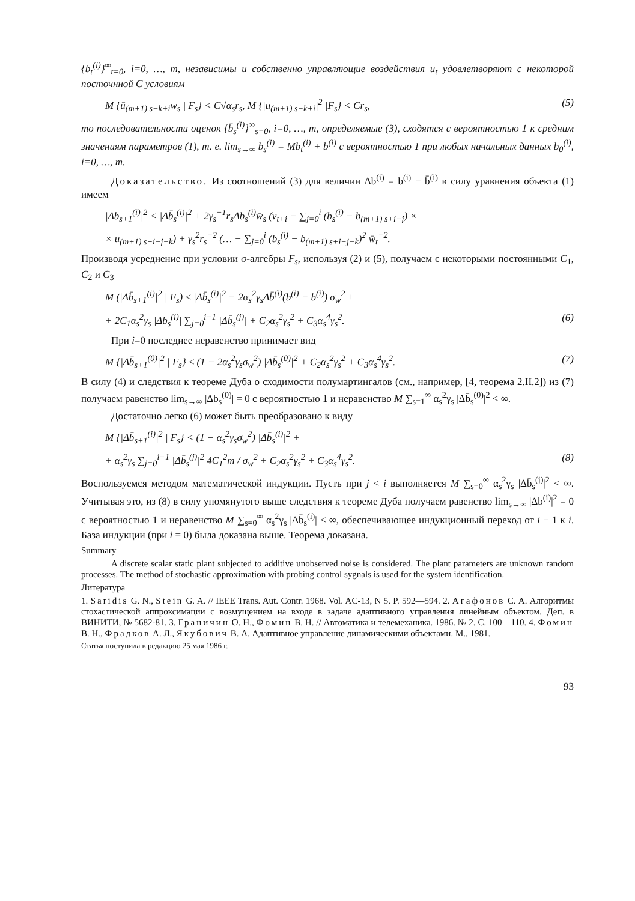{b<sub>t</sub><sup>(i)</sup>}<sup>∞</sup><sub>t=0</sub>, i=0, …, m, независимы и собственно управляющие воздействия u<sub>t</sub> удовлетворяют с некоторой посточнной C условиям
M {ū<sub>(m+1) s−k+i</sub>w<sub>s</sub> | F<sub>s</sub>} < C√α<sub>s</sub>r<sub>s</sub>, M {|u<sub>(m+1) s−k+i</sub>|<sup>2</sup> |F<sub>s</sub>} < Cr<sub>s</sub>, (5)
то последовательности оценок {b̄<sub>s</sub><sup>(i)</sup>}<sup>∞</sup><sub>s=0</sub>, i=0, …, m, определяемые (3), сходятся с вероятностью 1 к средним значениям параметров (1), т. е. lim<sub>s→∞</sub> b<sub>s</sub><sup>(i)</sup> = Mb<sub>t</sub><sup>(i)</sup> + b<sup>(i)</sup> с вероятностью 1 при любых начальных данных b<sub>0</sub><sup>(i)</sup>, i=0, …, m.
Доказательство. Из соотношений (3) для величин Δb<sup>(i)</sup> = b<sup>(i)</sup> − b̄<sup>(i)</sup> в силу уравнения объекта (1) имеем
|Δb<sub>s+1</sub><sup>(i)</sup>|<sup>2</sup> < |Δb̄<sub>s</sub><sup>(i)</sup>|<sup>2</sup> + 2γ<sub>s</sub><sup>−1</sup>r<sub>s</sub>Δb<sub>s</sub><sup>(i)</sup>w̄<sub>s</sub> (v<sub>t+i</sub> − ∑<sub>j=0</sub><sup>i</sup> (b<sub>s</sub><sup>(i)</sup> − b<sub>(m+1) s+i−j</sub>) ×
× u<sub>(m+1) s+i−j−k</sub>) + γ<sub>s</sub><sup>2</sup>r<sub>s</sub><sup>−2</sup> (… − ∑<sub>j=0</sub><sup>i</sup> (b<sub>s</sub><sup>(i)</sup> − b<sub>(m+1) s+i−j−k</sub>)<sup>2</sup> w̄<sub>t</sub><sup>−2</sup>.
Производя усреднение при условии σ-алгебры F<sub>s</sub>, используя (2) и (5), получаем с некоторыми постоянными C<sub>1</sub>, C<sub>2</sub> и C<sub>3</sub>
M (|Δb̄<sub>s+1</sub><sup>(i)</sup>|<sup>2</sup> | F<sub>s</sub>) ≤ |Δb̄<sub>s</sub><sup>(i)</sup>|<sup>2</sup> − 2α<sub>s</sub><sup>2</sup>γ<sub>s</sub>Δb̄<sup>(i)</sup>(b<sup>(i)</sup> − b<sup>(i)</sup>) σ<sub>w</sub><sup>2</sup> +
+ 2C<sub>1</sub>α<sub>s</sub><sup>2</sup>γ<sub>s</sub> |Δb<sub>s</sub><sup>(i)</sup>| ∑<sub>j=0</sub><sup>i−1</sup> |Δb̄<sub>s</sub><sup>(j)</sup>| + C<sub>2</sub>α<sub>s</sub><sup>2</sup>γ<sub>s</sub><sup>2</sup> + C<sub>3</sub>α<sub>s</sub><sup>4</sup>γ<sub>s</sub><sup>2</sup>. (6)
При i=0 последнее неравенство принимает вид
M {|Δb̄<sub>s+1</sub><sup>(0)</sup>|<sup>2</sup> | F<sub>s</sub>} ≤ (1 − 2α<sub>s</sub><sup>2</sup>γ<sub>s</sub>σ<sub>w</sub><sup>2</sup>) |Δb̄<sub>s</sub><sup>(0)</sup>|<sup>2</sup> + C<sub>2</sub>α<sub>s</sub><sup>2</sup>γ<sub>s</sub><sup>2</sup> + C<sub>3</sub>α<sub>s</sub><sup>4</sup>γ<sub>s</sub><sup>2</sup>. (7)
В силу (4) и следствия к теореме Дуба о сходимости полумартингалов (см., например, [4, теорема 2.II.2]) из (7) получаем равенство lim<sub>s→∞</sub> |Δb<sub>s</sub><sup>(0)</sup>| = 0 с вероятностью 1 и неравенство M ∑<sub>s=1</sub><sup>∞</sup> α<sub>s</sub><sup>2</sup>γ<sub>s</sub> |Δb̄<sub>s</sub><sup>(0)</sup>|<sup>2</sup> < ∞.
Достаточно легко (6) может быть преобразовано к виду
M {|Δb̄<sub>s+1</sub><sup>(i)</sup>|<sup>2</sup> | F<sub>s</sub>} < (1 − α<sub>s</sub><sup>2</sup>γ<sub>s</sub>σ<sub>w</sub><sup>2</sup>) |Δb̄<sub>s</sub><sup>(i)</sup>|<sup>2</sup> +
+ α<sub>s</sub><sup>2</sup>γ<sub>s</sub> ∑<sub>j=0</sub><sup>i−1</sup> |Δb̄<sub>s</sub><sup>(j)</sup>|<sup>2</sup> 4C<sub>1</sub><sup>2</sup>m / σ<sub>w</sub><sup>2</sup> + C<sub>2</sub>α<sub>s</sub><sup>2</sup>γ<sub>s</sub><sup>2</sup> + C<sub>3</sub>α<sub>s</sub><sup>4</sup>γ<sub>s</sub><sup>2</sup>. (8)
Воспользуемся методом математической индукции. Пусть при j < i выполняется M ∑<sub>s=0</sub><sup>∞</sup> α<sub>s</sub><sup>2</sup>γ<sub>s</sub> |Δb̄<sub>s</sub><sup>(j)</sup>|<sup>2</sup> < ∞. Учитывая это, из (8) в силу упомянутого выше следствия к теореме Дуба получаем равенство lim<sub>s→∞</sub> |Δb<sup>(i)</sup>|<sup>2</sup> = 0 с вероятностью 1 и неравенство M ∑<sub>s=0</sub><sup>∞</sup> α<sub>s</sub><sup>2</sup>γ<sub>s</sub> |Δb̄<sub>s</sub><sup>(i)</sup>| < ∞, обеспечивающее индукционный переход от i − 1 к i. База индукции (при i = 0) была доказана выше. Теорема доказана.
Summary
A discrete scalar static plant subjected to additive unobserved noise is considered. The plant parameters are unknown random processes. The method of stochastic approximation with probing control sygnals is used for the system identification.
Литература
1. Saridis G. N., Stein G. A. // IEEE Trans. Aut. Contr. 1968. Vol. AC-13, N 5. P. 592—594. 2. Агафонов С. А. Алгоритмы стохастической аппроксимации с возмущением на входе в задаче адаптивного управления линейным объектом. Деп. в ВИНИТИ, № 5682-81. 3. Граничин О. Н., Фомин В. Н. // Автоматика и телемеханика. 1986. № 2. С. 100—110. 4. Фомин В. Н., Фрадков А. Л., Якубович В. А. Адаптивное управление динамическими объектами. М., 1981.
Статья поступила в редакцию 25 мая 1986 г.
93